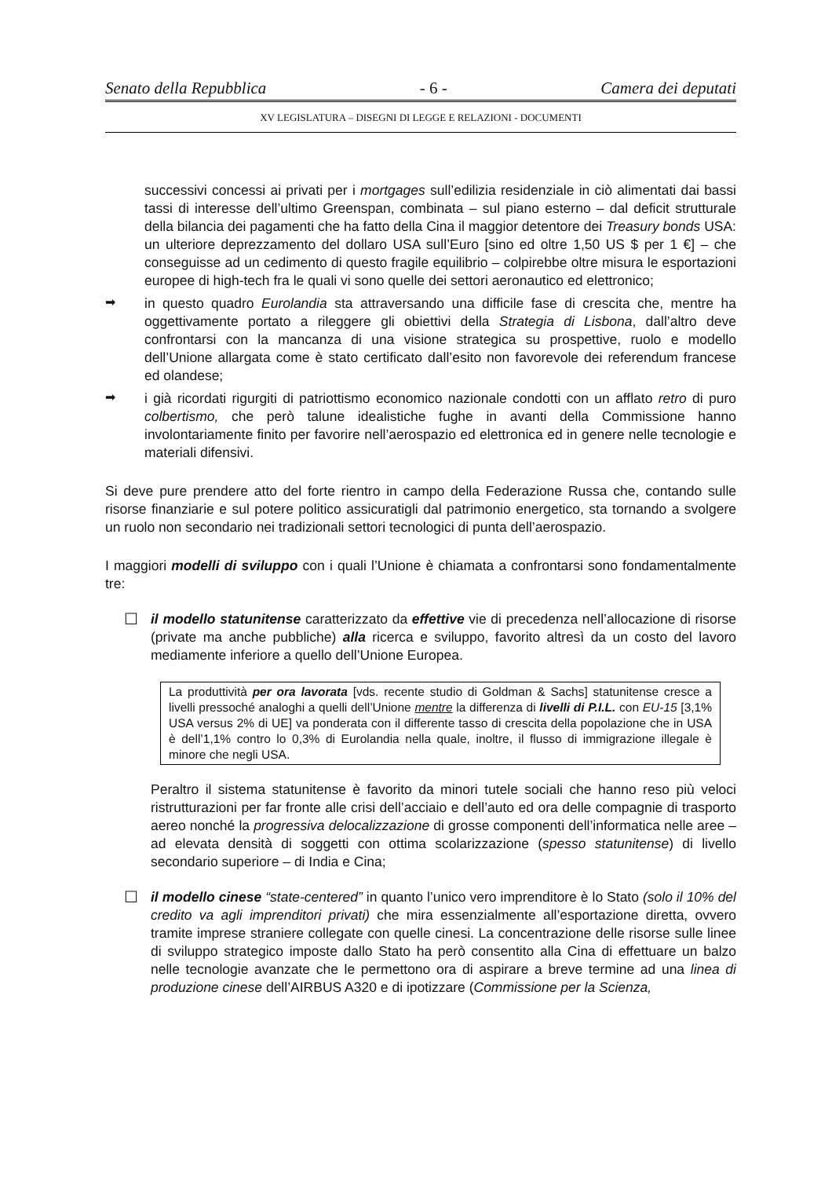Senato della Repubblica - 6 - Camera dei deputati
XV LEGISLATURA – DISEGNI DI LEGGE E RELAZIONI - DOCUMENTI
successivi concessi ai privati per i mortgages sull’edilizia residenziale in ciò alimentati dai bassi tassi di interesse dell’ultimo Greenspan, combinata – sul piano esterno – dal deficit strutturale della bilancia dei pagamenti che ha fatto della Cina il maggior detentore dei Treasury bonds USA: un ulteriore deprezzamento del dollaro USA sull’Euro [sino ed oltre 1,50 US $ per 1 €] – che conseguisse ad un cedimento di questo fragile equilibrio – colpirebbe oltre misura le esportazioni europee di high-tech fra le quali vi sono quelle dei settori aeronautico ed elettronico;
➡
in questo quadro Eurolandia sta attraversando una difficile fase di crescita che, mentre ha oggettivamente portato a rileggere gli obiettivi della Strategia di Lisbona, dall’altro deve confrontarsi con la mancanza di una visione strategica su prospettive, ruolo e modello dell’Unione allargata come è stato certificato dall’esito non favorevole dei referendum francese ed olandese;
➡
i già ricordati rigurgiti di patriottismo economico nazionale condotti con un afflato retro di puro colbertismo, che però talune idealistiche fughe in avanti della Commissione hanno involontariamente finito per favorire nell’aerospazio ed elettronica ed in genere nelle tecnologie e materiali difensivi.
Si deve pure prendere atto del forte rientro in campo della Federazione Russa che, contando sulle risorse finanziarie e sul potere politico assicuratigli dal patrimonio energetico, sta tornando a svolgere un ruolo non secondario nei tradizionali settori tecnologici di punta dell’aerospazio.
I maggiori modelli di sviluppo con i quali l’Unione è chiamata a confrontarsi sono fondamentalmente tre:
☐
il modello statunitense caratterizzato da effettive vie di precedenza nell’allocazione di risorse (private ma anche pubbliche) alla ricerca e sviluppo, favorito altresì da un costo del lavoro mediamente inferiore a quello dell’Unione Europea.
La produttività per ora lavorata [vds. recente studio di Goldman & Sachs] statunitense cresce a livelli pressoché analoghi a quelli dell’Unione mentre la differenza di livelli di P.I.L. con EU-15 [3,1% USA versus 2% di UE] va ponderata con il differente tasso di crescita della popolazione che in USA è dell’1,1% contro lo 0,3% di Eurolandia nella quale, inoltre, il flusso di immigrazione illegale è minore che negli USA.
Peraltro il sistema statunitense è favorito da minori tutele sociali che hanno reso più veloci ristrutturazioni per far fronte alle crisi dell’acciaio e dell’auto ed ora delle compagnie di trasporto aereo nonché la progressiva delocalizzazione di grosse componenti dell’informatica nelle aree – ad elevata densità di soggetti con ottima scolarizzazione (spesso statunitense) di livello secondario superiore – di India e Cina;
☐
il modello cinese “state-centered” in quanto l’unico vero imprenditore è lo Stato (solo il 10% del credito va agli imprenditori privati) che mira essenzialmente all’esportazione diretta, ovvero tramite imprese straniere collegate con quelle cinesi. La concentrazione delle risorse sulle linee di sviluppo strategico imposte dallo Stato ha però consentito alla Cina di effettuare un balzo nelle tecnologie avanzate che le permettono ora di aspirare a breve termine ad una linea di produzione cinese dell’AIRBUS A320 e di ipotizzare (Commissione per la Scienza,